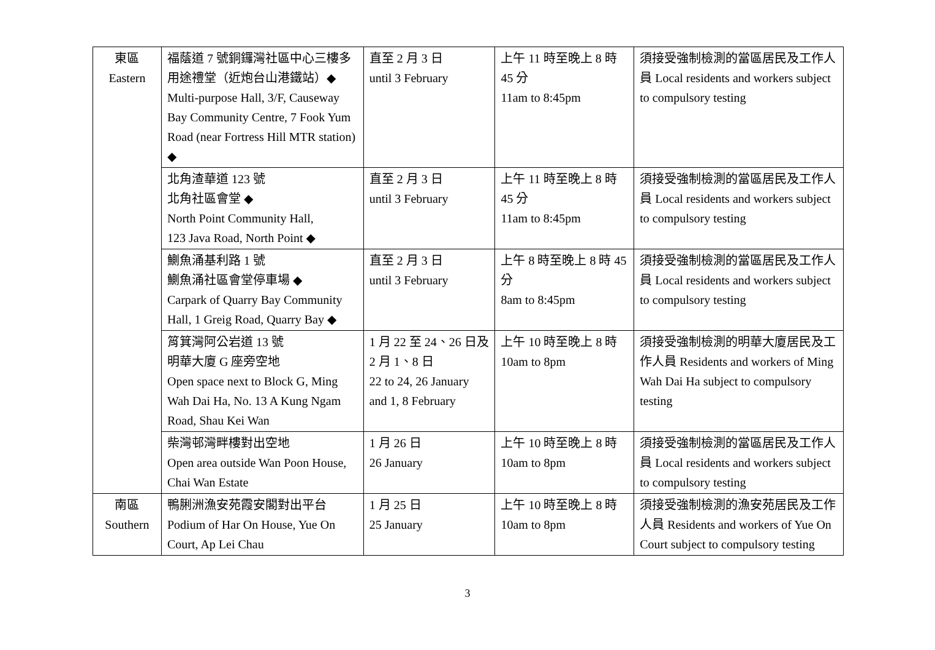| 東區 Eastern | 福蔭道 7 號銅鑼灣社區中心三樓多用途禮堂（近炮台山港鐵站）◆ Multi-purpose Hall, 3/F, Causeway Bay Community Centre, 7 Fook Yum Road (near Fortress Hill MTR station) ◆ | 直至 2 月 3 日 until 3 February | 上午 11 時至晚上 8 時 45 分 11am to 8:45pm | 須接受強制檢測的當區居民及工作人員 Local residents and workers subject to compulsory testing |
| | 北角渣華道 123 號 北角社區會堂 ◆ North Point Community Hall, 123 Java Road, North Point ◆ | 直至 2 月 3 日 until 3 February | 上午 11 時至晚上 8 時 45 分 11am to 8:45pm | 須接受強制檢測的當區居民及工作人員 Local residents and workers subject to compulsory testing |
| | 鰂魚涌基利路 1 號 鰂魚涌社區會堂停車場 ◆ Carpark of Quarry Bay Community Hall, 1 Greig Road, Quarry Bay ◆ | 直至 2 月 3 日 until 3 February | 上午 8 時至晚上 8 時 45 分 8am to 8:45pm | 須接受強制檢測的當區居民及工作人員 Local residents and workers subject to compulsory testing |
| | 筲箕灣阿公岩道 13 號 明華大廈 G 座旁空地 Open space next to Block G, Ming Wah Dai Ha, No. 13 A Kung Ngam Road, Shau Kei Wan | 1 月 22 至 24、26 日及 2 月 1、8 日 22 to 24, 26 January and 1, 8 February | 上午 10 時至晚上 8 時 10am to 8pm | 須接受強制檢測的明華大廈居民及工作人員 Residents and workers of Ming Wah Dai Ha subject to compulsory testing |
| | 柴灣邨灣畔樓對出空地 Open area outside Wan Poon House, Chai Wan Estate | 1 月 26 日 26 January | 上午 10 時至晚上 8 時 10am to 8pm | 須接受強制檢測的當區居民及工作人員 Local residents and workers subject to compulsory testing |
| 南區 Southern | 鴨脷洲漁安苑霞安閣對出平台 Podium of Har On House, Yue On Court, Ap Lei Chau | 1 月 25 日 25 January | 上午 10 時至晚上 8 時 10am to 8pm | 須接受強制檢測的漁安苑居民及工作人員 Residents and workers of Yue On Court subject to compulsory testing |
3